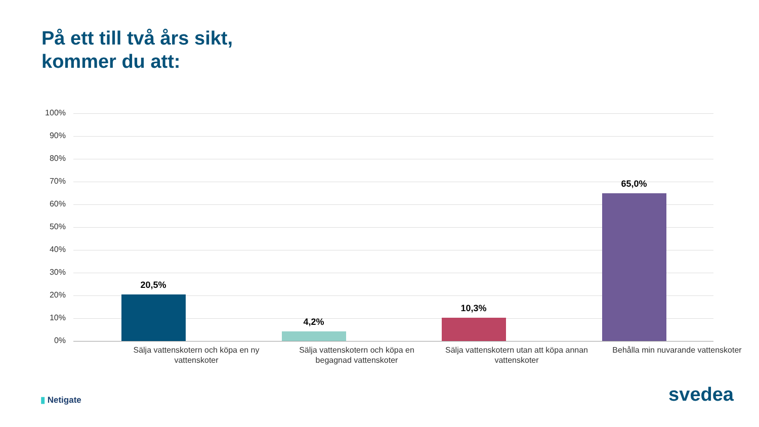På ett till två års sikt,
kommer du att:
100%
90%
80%
70%
60%
50%
40%
30%
20%
10%
0%
20,5%
4,2%
10,3%
65,0%
Sälja vattenskotern och köpa en ny vattenskoter
Sälja vattenskotern och köpa en begagnad vattenskoter
Sälja vattenskotern utan att köpa annan vattenskoter
Behålla min nuvarande vattenskoter
▮ Netigate svedea